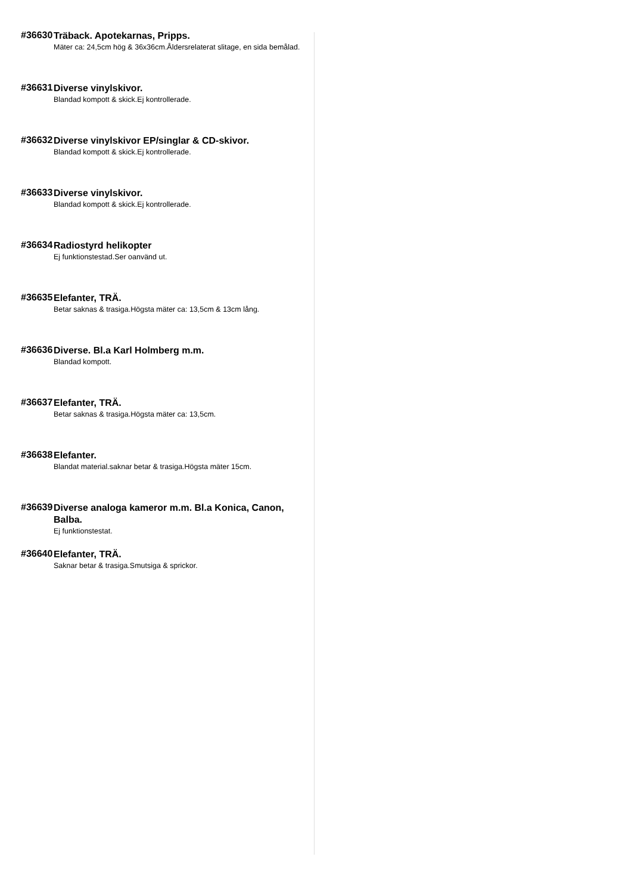#36630
Träback. Apotekarnas, Pripps.
Mäter ca: 24,5cm hög & 36x36cm.Åldersrelaterat slitage, en sida bemålad.
#36631
Diverse vinylskivor.
Blandad kompott & skick.Ej kontrollerade.
#36632
Diverse vinylskivor EP/singlar & CD-skivor.
Blandad kompott & skick.Ej kontrollerade.
#36633
Diverse vinylskivor.
Blandad kompott & skick.Ej kontrollerade.
#36634
Radiostyrd helikopter
Ej funktionstestad.Ser oanvänd ut.
#36635
Elefanter, TRÄ.
Betar saknas & trasiga.Högsta mäter ca: 13,5cm & 13cm lång.
#36636
Diverse. Bl.a Karl Holmberg m.m.
Blandad kompott.
#36637
Elefanter, TRÄ.
Betar saknas & trasiga.Högsta mäter ca: 13,5cm.
#36638
Elefanter.
Blandat material.saknar betar & trasiga.Högsta mäter 15cm.
#36639
Diverse analoga kameror m.m. Bl.a Konica, Canon, Balba.
Ej funktionstestat.
#36640
Elefanter, TRÄ.
Saknar betar & trasiga.Smutsiga & sprickor.